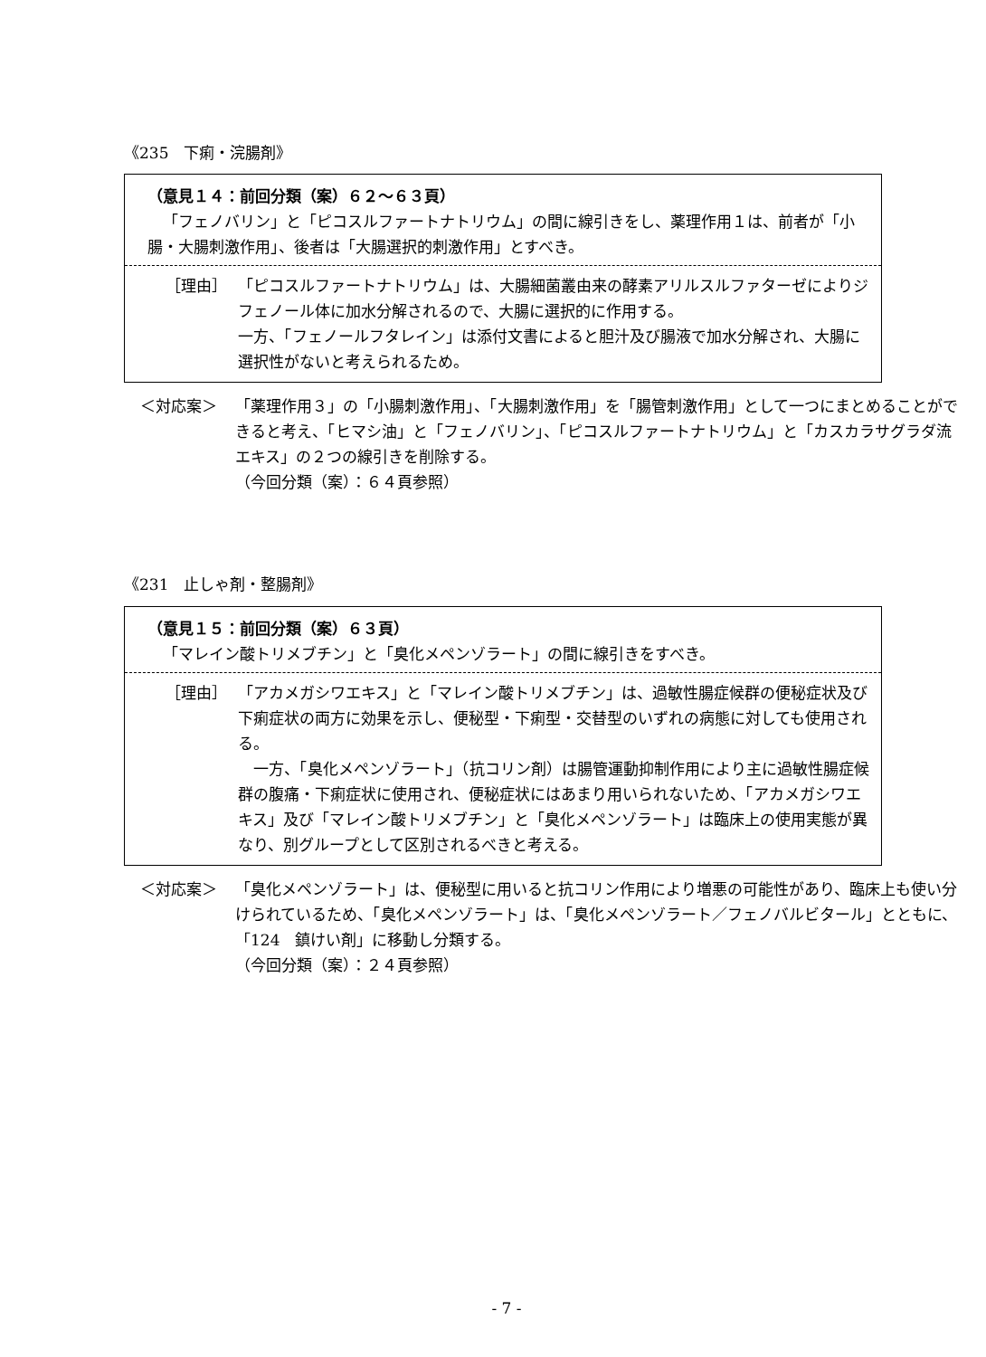《235　下痢・浣腸剤》
（意見１４：前回分類（案）６２～６３頁）
「フェノバリン」と「ピコスルファートナトリウム」の間に線引きをし、薬理作用１は、前者が「小腸・大腸刺激作用」、後者は「大腸選択的刺激作用」とすべき。
［理由］ 「ピコスルファートナトリウム」は、大腸細菌叢由来の酵素アリルスルファターゼによりジフェノール体に加水分解されるので、大腸に選択的に作用する。
一方、「フェノールフタレイン」は添付文書によると胆汁及び腸液で加水分解され、大腸に選択性がないと考えられるため。
＜対応案＞ 「薬理作用３」の「小腸刺激作用」、「大腸刺激作用」を「腸管刺激作用」として一つにまとめることができると考え、「ヒマシ油」と「フェノバリン」、「ピコスルファートナトリウム」と「カスカラサグラダ流エキス」の２つの線引きを削除する。
（今回分類（案）：６４頁参照）
《231　止しゃ剤・整腸剤》
（意見１５：前回分類（案）６３頁）
「マレイン酸トリメブチン」と「臭化メペンゾラート」の間に線引きをすべき。
［理由］ 「アカメガシワエキス」と「マレイン酸トリメブチン」は、過敏性腸症候群の便秘症状及び下痢症状の両方に効果を示し、便秘型・下痢型・交替型のいずれの病態に対しても使用される。
　一方、「臭化メペンゾラート」（抗コリン剤）は腸管運動抑制作用により主に過敏性腸症候群の腹痛・下痢症状に使用され、便秘症状にはあまり用いられないため、「アカメガシワエキス」及び「マレイン酸トリメブチン」と「臭化メペンゾラート」は臨床上の使用実態が異なり、別グループとして区別されるべきと考える。
＜対応案＞ 「臭化メペンゾラート」は、便秘型に用いると抗コリン作用により増悪の可能性があり、臨床上も使い分けられているため、「臭化メペンゾラート」は、「臭化メペンゾラート／フェノバルビタール」とともに、「124　鎮けい剤」に移動し分類する。
（今回分類（案）：２４頁参照）
- 7 -